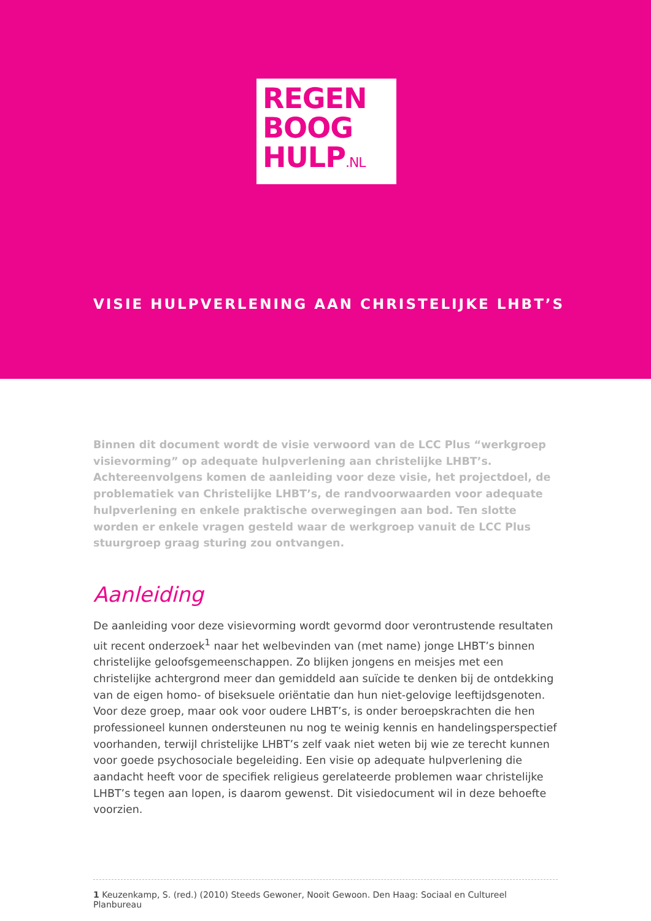REGEN
BOOG
HULP.NL
VISIE HULPVERLENING AAN CHRISTELIJKE LHBT’S
Binnen dit document wordt de visie verwoord van de LCC Plus “werkgroep visievorming” op adequate hulpverlening aan christelijke LHBT’s. Achtereenvolgens komen de aanleiding voor deze visie, het projectdoel, de problematiek van Christelijke LHBT’s, de randvoorwaarden voor adequate hulpverlening en enkele praktische overwegingen aan bod. Ten slotte worden er enkele vragen gesteld waar de werkgroep vanuit de LCC Plus stuurgroep graag sturing zou ontvangen.
Aanleiding
De aanleiding voor deze visievorming wordt gevormd door verontrustende resultaten uit recent onderzoek<sup>1</sup> naar het welbevinden van (met name) jonge LHBT’s binnen christelijke geloofsgemeenschappen. Zo blijken jongens en meisjes met een christelijke achtergrond meer dan gemiddeld aan suïcide te denken bij de ontdekking van de eigen homo- of biseksuele oriëntatie dan hun niet-gelovige leeftijdsgenoten. Voor deze groep, maar ook voor oudere LHBT’s, is onder beroepskrachten die hen professioneel kunnen ondersteunen nu nog te weinig kennis en handelingsperspectief voorhanden, terwijl christelijke LHBT’s zelf vaak niet weten bij wie ze terecht kunnen voor goede psychosociale begeleiding. Een visie op adequate hulpverlening die aandacht heeft voor de specifiek religieus gerelateerde problemen waar christelijke LHBT’s tegen aan lopen, is daarom gewenst. Dit visiedocument wil in deze behoefte voorzien.
1 Keuzenkamp, S. (red.) (2010) Steeds Gewoner, Nooit Gewoon. Den Haag: Sociaal en Cultureel Planbureau